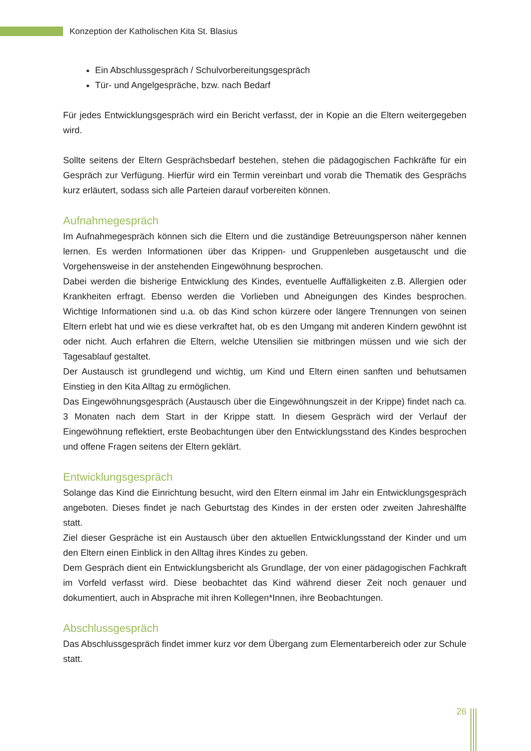Konzeption der Katholischen Kita St. Blasius
Ein Abschlussgespräch / Schulvorbereitungsgespräch
Tür- und Angelgespräche, bzw. nach Bedarf
Für jedes Entwicklungsgespräch wird ein Bericht verfasst, der in Kopie an die Eltern weitergegeben wird.
Sollte seitens der Eltern Gesprächsbedarf bestehen, stehen die pädagogischen Fachkräfte für ein Gespräch zur Verfügung. Hierfür wird ein Termin vereinbart und vorab die Thematik des Gesprächs kurz erläutert, sodass sich alle Parteien darauf vorbereiten können.
Aufnahmegespräch
Im Aufnahmegespräch können sich die Eltern und die zuständige Betreuungsperson näher kennen lernen. Es werden Informationen über das Krippen- und Gruppenleben ausgetauscht und die Vorgehensweise in der anstehenden Eingewöhnung besprochen.
Dabei werden die bisherige Entwicklung des Kindes, eventuelle Auffälligkeiten z.B. Allergien oder Krankheiten erfragt. Ebenso werden die Vorlieben und Abneigungen des Kindes besprochen. Wichtige Informationen sind u.a. ob das Kind schon kürzere oder längere Trennungen von seinen Eltern erlebt hat und wie es diese verkraftet hat, ob es den Umgang mit anderen Kindern gewöhnt ist oder nicht. Auch erfahren die Eltern, welche Utensilien sie mitbringen müssen und wie sich der Tagesablauf gestaltet.
Der Austausch ist grundlegend und wichtig, um Kind und Eltern einen sanften und behutsamen Einstieg in den Kita Alltag zu ermöglichen.
Das Eingewöhnungsgespräch (Austausch über die Eingewöhnungszeit in der Krippe) findet nach ca. 3 Monaten nach dem Start in der Krippe statt. In diesem Gespräch wird der Verlauf der Eingewöhnung reflektiert, erste Beobachtungen über den Entwicklungsstand des Kindes besprochen und offene Fragen seitens der Eltern geklärt.
Entwicklungsgespräch
Solange das Kind die Einrichtung besucht, wird den Eltern einmal im Jahr ein Entwicklungsgespräch angeboten. Dieses findet je nach Geburtstag des Kindes in der ersten oder zweiten Jahreshälfte statt.
Ziel dieser Gespräche ist ein Austausch über den aktuellen Entwicklungsstand der Kinder und um den Eltern einen Einblick in den Alltag ihres Kindes zu geben.
Dem Gespräch dient ein Entwicklungsbericht als Grundlage, der von einer pädagogischen Fachkraft im Vorfeld verfasst wird. Diese beobachtet das Kind während dieser Zeit noch genauer und dokumentiert, auch in Absprache mit ihren Kollegen*Innen, ihre Beobachtungen.
Abschlussgespräch
Das Abschlussgespräch findet immer kurz vor dem Übergang zum Elementarbereich oder zur Schule statt.
26